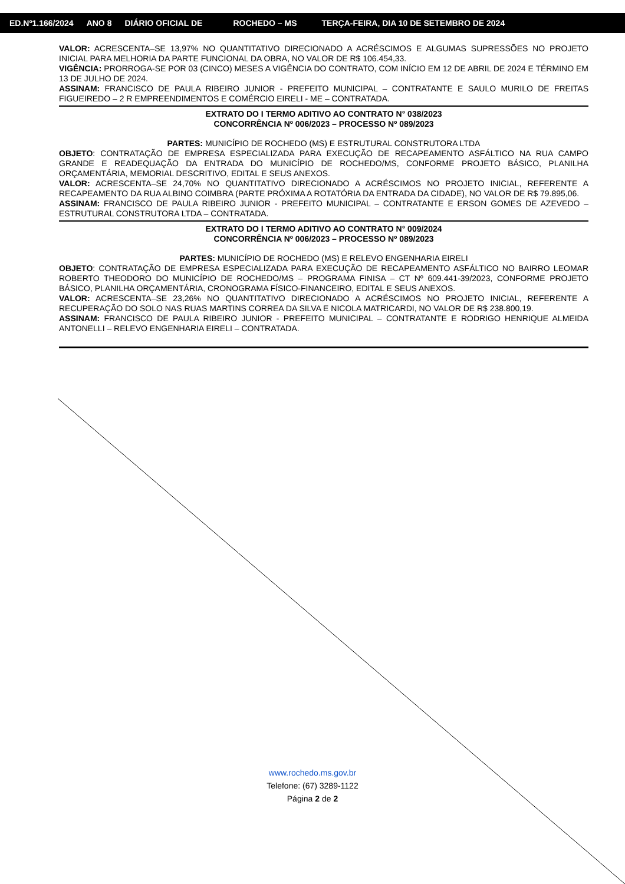ED.Nº1.166/2024 ANO 8 DIÁRIO OFICIAL DE ROCHEDO – MS TERÇA-FEIRA, DIA 10 DE SETEMBRO DE 2024
VALOR: ACRESCENTA–SE 13,97% NO QUANTITATIVO DIRECIONADO A ACRÉSCIMOS E ALGUMAS SUPRESSÕES NO PROJETO INICIAL PARA MELHORIA DA PARTE FUNCIONAL DA OBRA, NO VALOR DE R$ 106.454,33.
VIGÊNCIA: PRORROGA-SE POR 03 (CINCO) MESES A VIGÊNCIA DO CONTRATO, COM INÍCIO EM 12 DE ABRIL DE 2024 E TÉRMINO EM 13 DE JULHO DE 2024.
ASSINAM: FRANCISCO DE PAULA RIBEIRO JUNIOR - PREFEITO MUNICIPAL – CONTRATANTE E SAULO MURILO DE FREITAS FIGUEIREDO – 2 R EMPREENDIMENTOS E COMÉRCIO EIRELI - ME – CONTRATADA.
EXTRATO DO I TERMO ADITIVO AO CONTRATO N° 038/2023
CONCORRÊNCIA Nº 006/2023 – PROCESSO Nº 089/2023
PARTES: MUNICÍPIO DE ROCHEDO (MS) E ESTRUTURAL CONSTRUTORA LTDA
OBJETO: CONTRATAÇÃO DE EMPRESA ESPECIALIZADA PARA EXECUÇÃO DE RECAPEAMENTO ASFÁLTICO NA RUA CAMPO GRANDE E READEQUAÇÃO DA ENTRADA DO MUNICÍPIO DE ROCHEDO/MS, CONFORME PROJETO BÁSICO, PLANILHA ORÇAMENTÁRIA, MEMORIAL DESCRITIVO, EDITAL E SEUS ANEXOS.
VALOR: ACRESCENTA–SE 24,70% NO QUANTITATIVO DIRECIONADO A ACRÉSCIMOS NO PROJETO INICIAL, REFERENTE A RECAPEAMENTO DA RUA ALBINO COIMBRA (PARTE PRÓXIMA A ROTATÓRIA DA ENTRADA DA CIDADE), NO VALOR DE R$ 79.895,06.
ASSINAM: FRANCISCO DE PAULA RIBEIRO JUNIOR - PREFEITO MUNICIPAL – CONTRATANTE E ERSON GOMES DE AZEVEDO – ESTRUTURAL CONSTRUTORA LTDA – CONTRATADA.
EXTRATO DO I TERMO ADITIVO AO CONTRATO N° 009/2024
CONCORRÊNCIA Nº 006/2023 – PROCESSO Nº 089/2023
PARTES: MUNICÍPIO DE ROCHEDO (MS) E RELEVO ENGENHARIA EIRELI
OBJETO: CONTRATAÇÃO DE EMPRESA ESPECIALIZADA PARA EXECUÇÃO DE RECAPEAMENTO ASFÁLTICO NO BAIRRO LEOMAR ROBERTO THEODORO DO MUNICÍPIO DE ROCHEDO/MS – PROGRAMA FINISA – CT Nº 609.441-39/2023, CONFORME PROJETO BÁSICO, PLANILHA ORÇAMENTÁRIA, CRONOGRAMA FÍSICO-FINANCEIRO, EDITAL E SEUS ANEXOS.
VALOR: ACRESCENTA–SE 23,26% NO QUANTITATIVO DIRECIONADO A ACRÉSCIMOS NO PROJETO INICIAL, REFERENTE A RECUPERAÇÃO DO SOLO NAS RUAS MARTINS CORREA DA SILVA E NICOLA MATRICARDI, NO VALOR DE R$ 238.800,19.
ASSINAM: FRANCISCO DE PAULA RIBEIRO JUNIOR - PREFEITO MUNICIPAL – CONTRATANTE E RODRIGO HENRIQUE ALMEIDA ANTONELLI – RELEVO ENGENHARIA EIRELI – CONTRATADA.
www.rochedo.ms.gov.br
Telefone: (67) 3289-1122
Página 2 de 2